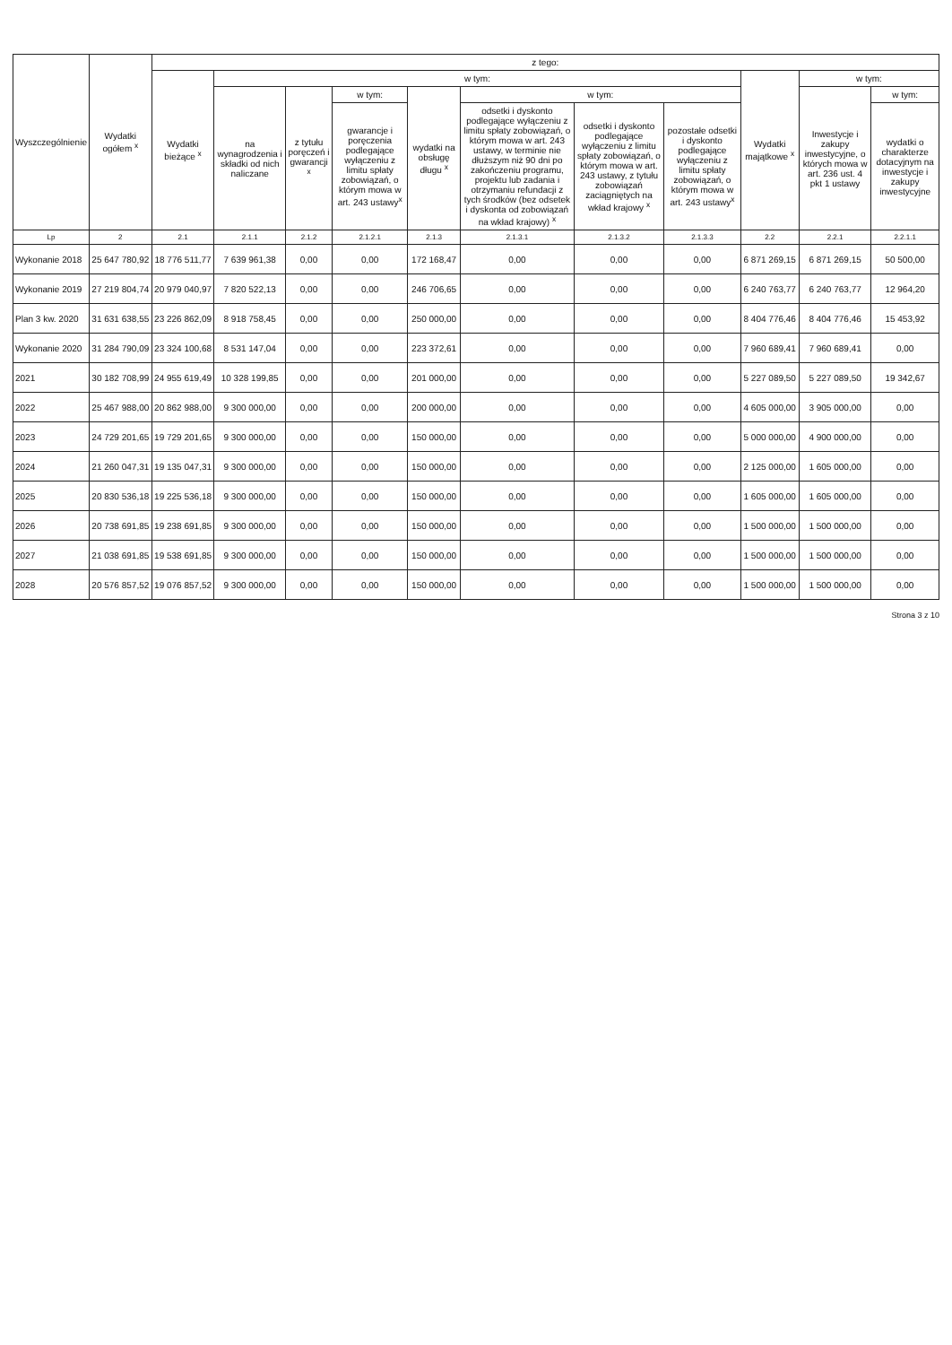| Wyszczególnienie | Wydatki ogółem <sup>x</sup> | z tego: | | | | | | | | | | |
| --- | --- | --- | --- | --- | --- | --- | --- | --- | --- | --- | --- | --- |
| | | Wydatki bieżące <sup>x</sup> | w tym: | | | | | | | Wydatki majątkowe <sup>x</sup> | w tym: | |
| | | | na wynagrodzenia i składki od nich naliczane | z tytułu poręczeń i gwarancji <sup>x</sup> | w tym: | wydatki na obsługę długu <sup>x</sup> | w tym: | | | | Inwestycje i zakupy inwestycyjne, o których mowa w art. 236 ust. 4 pkt 1 ustawy | w tym: |
| | | | | | gwarancje i poręczenia podlegające wyłączeniu z limitu spłaty zobowiązań, o którym mowa w art. 243 ustawy<sup>x</sup> | | odsetki i dyskonto podlegające wyłączeniu z limitu spłaty zobowiązań, o którym mowa w art. 243 ustawy, w terminie nie dłuższym niż 90 dni po zakończeniu programu, projektu lub zadania i otrzymaniu refundacji z tych środków (bez odsetek i dyskonta od zobowiązań na wkład krajowy) <sup>x</sup> | odsetki i dyskonto podlegające wyłączeniu z limitu spłaty zobowiązań, o którym mowa w art. 243 ustawy, z tytułu zobowiązań zaciągniętych na wkład krajowy <sup>x</sup> | pozostałe odsetki i dyskonto podlegające wyłączeniu z limitu spłaty zobowiązań, o którym mowa w art. 243 ustawy<sup>x</sup> | | | wydatki o charakterze dotacyjnym na inwestycje i zakupy inwestycyjne |
| Lp | 2 | 2.1 | 2.1.1 | 2.1.2 | 2.1.2.1 | 2.1.3 | 2.1.3.1 | 2.1.3.2 | 2.1.3.3 | 2.2 | 2.2.1 | 2.2.1.1 |
| Wykonanie 2018 | 25 647 780,92 | 18 776 511,77 | 7 639 961,38 | 0,00 | 0,00 | 172 168,47 | 0,00 | 0,00 | 0,00 | 6 871 269,15 | 6 871 269,15 | 50 500,00 |
| Wykonanie 2019 | 27 219 804,74 | 20 979 040,97 | 7 820 522,13 | 0,00 | 0,00 | 246 706,65 | 0,00 | 0,00 | 0,00 | 6 240 763,77 | 6 240 763,77 | 12 964,20 |
| Plan 3 kw. 2020 | 31 631 638,55 | 23 226 862,09 | 8 918 758,45 | 0,00 | 0,00 | 250 000,00 | 0,00 | 0,00 | 0,00 | 8 404 776,46 | 8 404 776,46 | 15 453,92 |
| Wykonanie 2020 | 31 284 790,09 | 23 324 100,68 | 8 531 147,04 | 0,00 | 0,00 | 223 372,61 | 0,00 | 0,00 | 0,00 | 7 960 689,41 | 7 960 689,41 | 0,00 |
| 2021 | 30 182 708,99 | 24 955 619,49 | 10 328 199,85 | 0,00 | 0,00 | 201 000,00 | 0,00 | 0,00 | 0,00 | 5 227 089,50 | 5 227 089,50 | 19 342,67 |
| 2022 | 25 467 988,00 | 20 862 988,00 | 9 300 000,00 | 0,00 | 0,00 | 200 000,00 | 0,00 | 0,00 | 0,00 | 4 605 000,00 | 3 905 000,00 | 0,00 |
| 2023 | 24 729 201,65 | 19 729 201,65 | 9 300 000,00 | 0,00 | 0,00 | 150 000,00 | 0,00 | 0,00 | 0,00 | 5 000 000,00 | 4 900 000,00 | 0,00 |
| 2024 | 21 260 047,31 | 19 135 047,31 | 9 300 000,00 | 0,00 | 0,00 | 150 000,00 | 0,00 | 0,00 | 0,00 | 2 125 000,00 | 1 605 000,00 | 0,00 |
| 2025 | 20 830 536,18 | 19 225 536,18 | 9 300 000,00 | 0,00 | 0,00 | 150 000,00 | 0,00 | 0,00 | 0,00 | 1 605 000,00 | 1 605 000,00 | 0,00 |
| 2026 | 20 738 691,85 | 19 238 691,85 | 9 300 000,00 | 0,00 | 0,00 | 150 000,00 | 0,00 | 0,00 | 0,00 | 1 500 000,00 | 1 500 000,00 | 0,00 |
| 2027 | 21 038 691,85 | 19 538 691,85 | 9 300 000,00 | 0,00 | 0,00 | 150 000,00 | 0,00 | 0,00 | 0,00 | 1 500 000,00 | 1 500 000,00 | 0,00 |
| 2028 | 20 576 857,52 | 19 076 857,52 | 9 300 000,00 | 0,00 | 0,00 | 150 000,00 | 0,00 | 0,00 | 0,00 | 1 500 000,00 | 1 500 000,00 | 0,00 |
Strona 3 z 10